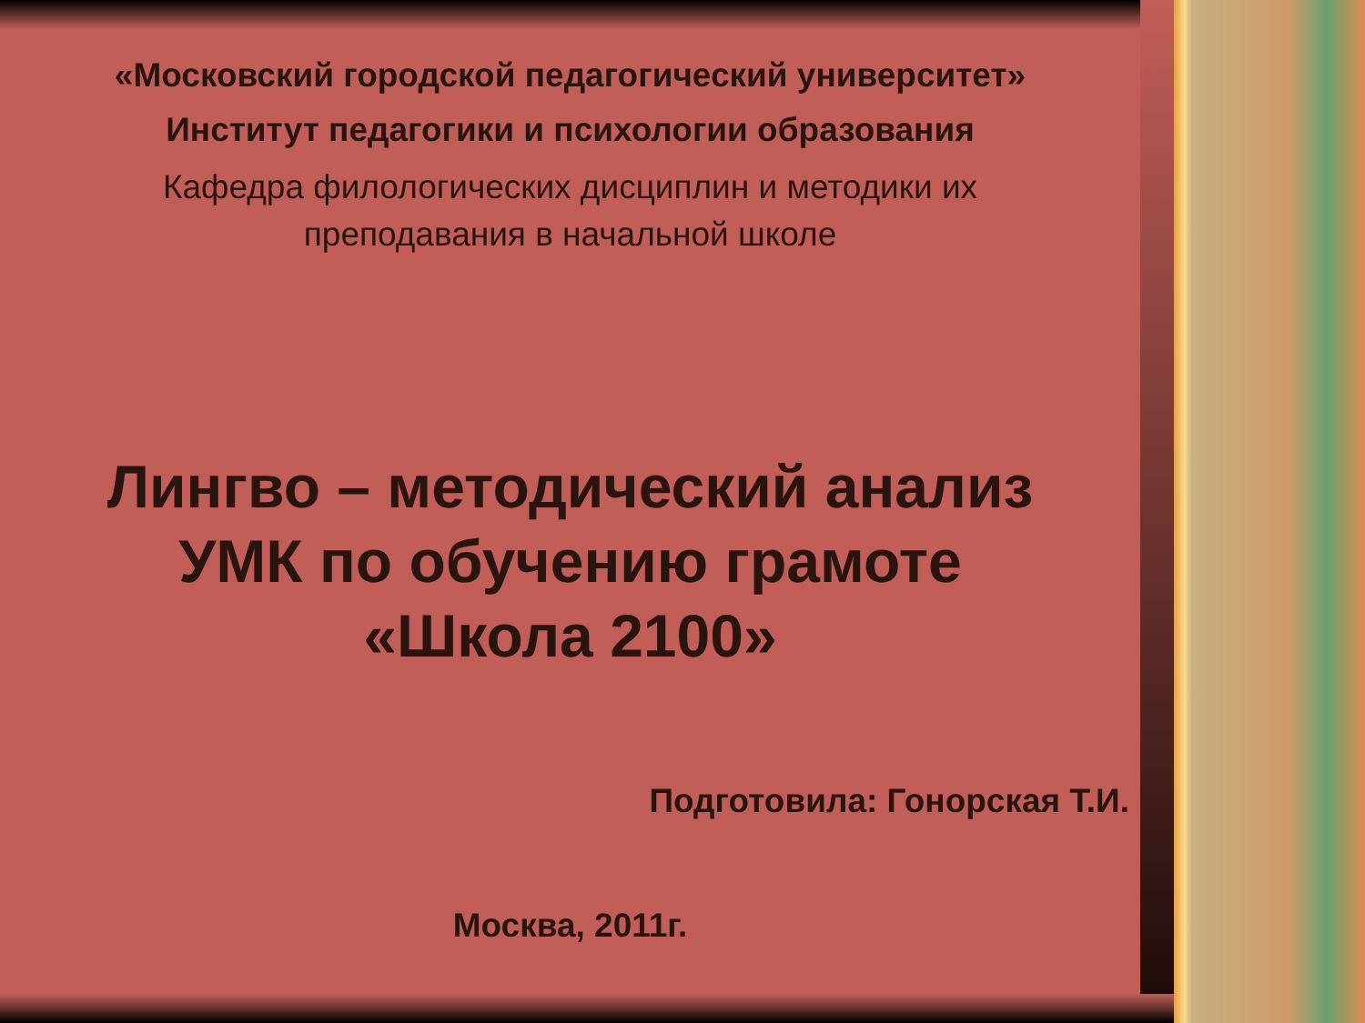«Московский городской педагогический университет»
Институт педагогики и психологии образования
Кафедра филологических дисциплин и методики их
преподавания в начальной школе
Лингво – методический анализ
УМК по обучению грамоте
«Школа 2100»
Подготовила: Гонорская Т.И.
Москва, 2011г.